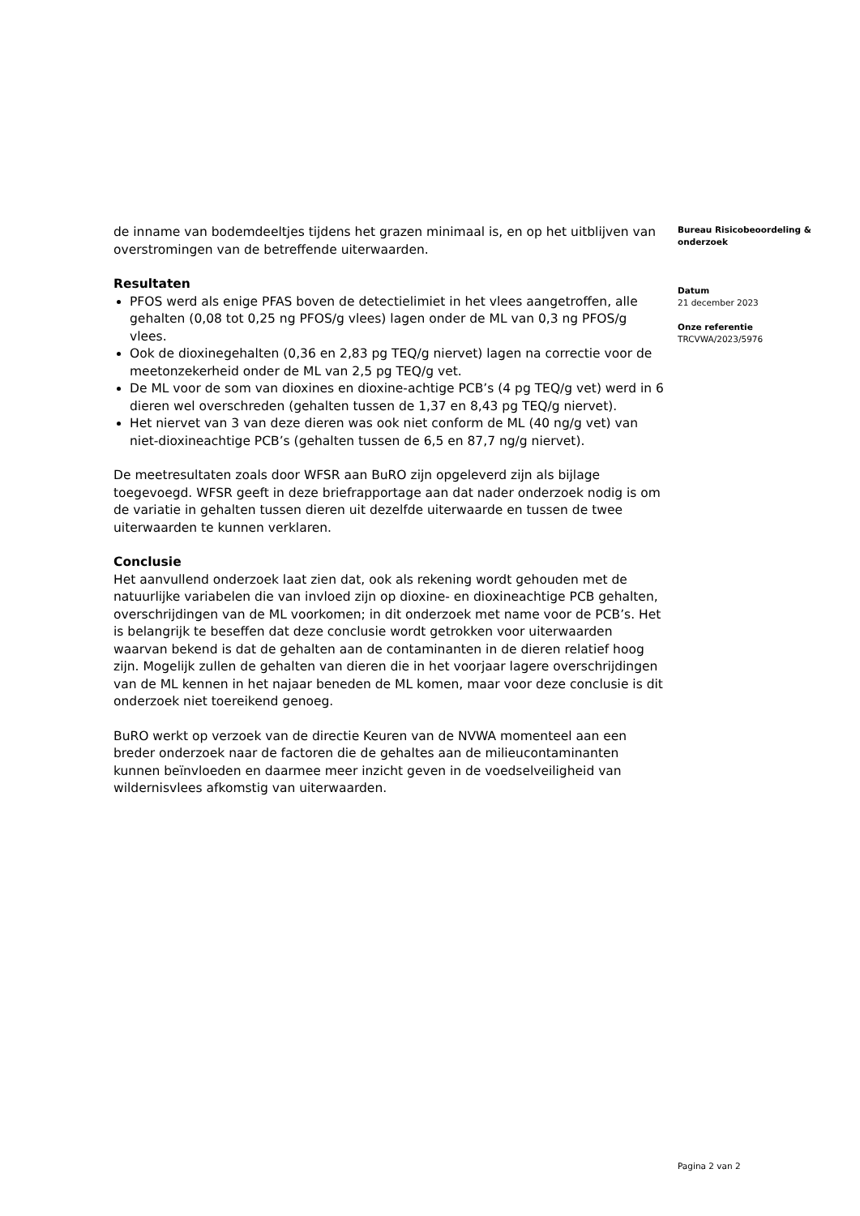de inname van bodemdeeltjes tijdens het grazen minimaal is, en op het uitblijven van overstromingen van de betreffende uiterwaarden.
Resultaten
PFOS werd als enige PFAS boven de detectielimiet in het vlees aangetroffen, alle gehalten (0,08 tot 0,25 ng PFOS/g vlees) lagen onder de ML van 0,3 ng PFOS/g vlees.
Ook de dioxinegehalten (0,36 en 2,83 pg TEQ/g niervet) lagen na correctie voor de meetonzekerheid onder de ML van 2,5 pg TEQ/g vet.
De ML voor de som van dioxines en dioxine-achtige PCB’s (4 pg TEQ/g vet) werd in 6 dieren wel overschreden (gehalten tussen de 1,37 en 8,43 pg TEQ/g niervet).
Het niervet van 3 van deze dieren was ook niet conform de ML (40 ng/g vet) van niet-dioxineachtige PCB’s (gehalten tussen de 6,5 en 87,7 ng/g niervet).
De meetresultaten zoals door WFSR aan BuRO zijn opgeleverd zijn als bijlage toegevoegd. WFSR geeft in deze briefrapportage aan dat nader onderzoek nodig is om de variatie in gehalten tussen dieren uit dezelfde uiterwaarde en tussen de twee uiterwaarden te kunnen verklaren.
Conclusie
Het aanvullend onderzoek laat zien dat, ook als rekening wordt gehouden met de natuurlijke variabelen die van invloed zijn op dioxine- en dioxineachtige PCB gehalten, overschrijdingen van de ML voorkomen; in dit onderzoek met name voor de PCB’s. Het is belangrijk te beseffen dat deze conclusie wordt getrokken voor uiterwaarden waarvan bekend is dat de gehalten aan de contaminanten in de dieren relatief hoog zijn. Mogelijk zullen de gehalten van dieren die in het voorjaar lagere overschrijdingen van de ML kennen in het najaar beneden de ML komen, maar voor deze conclusie is dit onderzoek niet toereikend genoeg.
BuRO werkt op verzoek van de directie Keuren van de NVWA momenteel aan een breder onderzoek naar de factoren die de gehaltes aan de milieucontaminanten kunnen beïnvloeden en daarmee meer inzicht geven in de voedselveiligheid van wildernisvlees afkomstig van uiterwaarden.
Bureau Risicobeoordeling & onderzoek
Datum
21 december 2023
Onze referentie
TRCVWA/2023/5976
Pagina 2 van 2